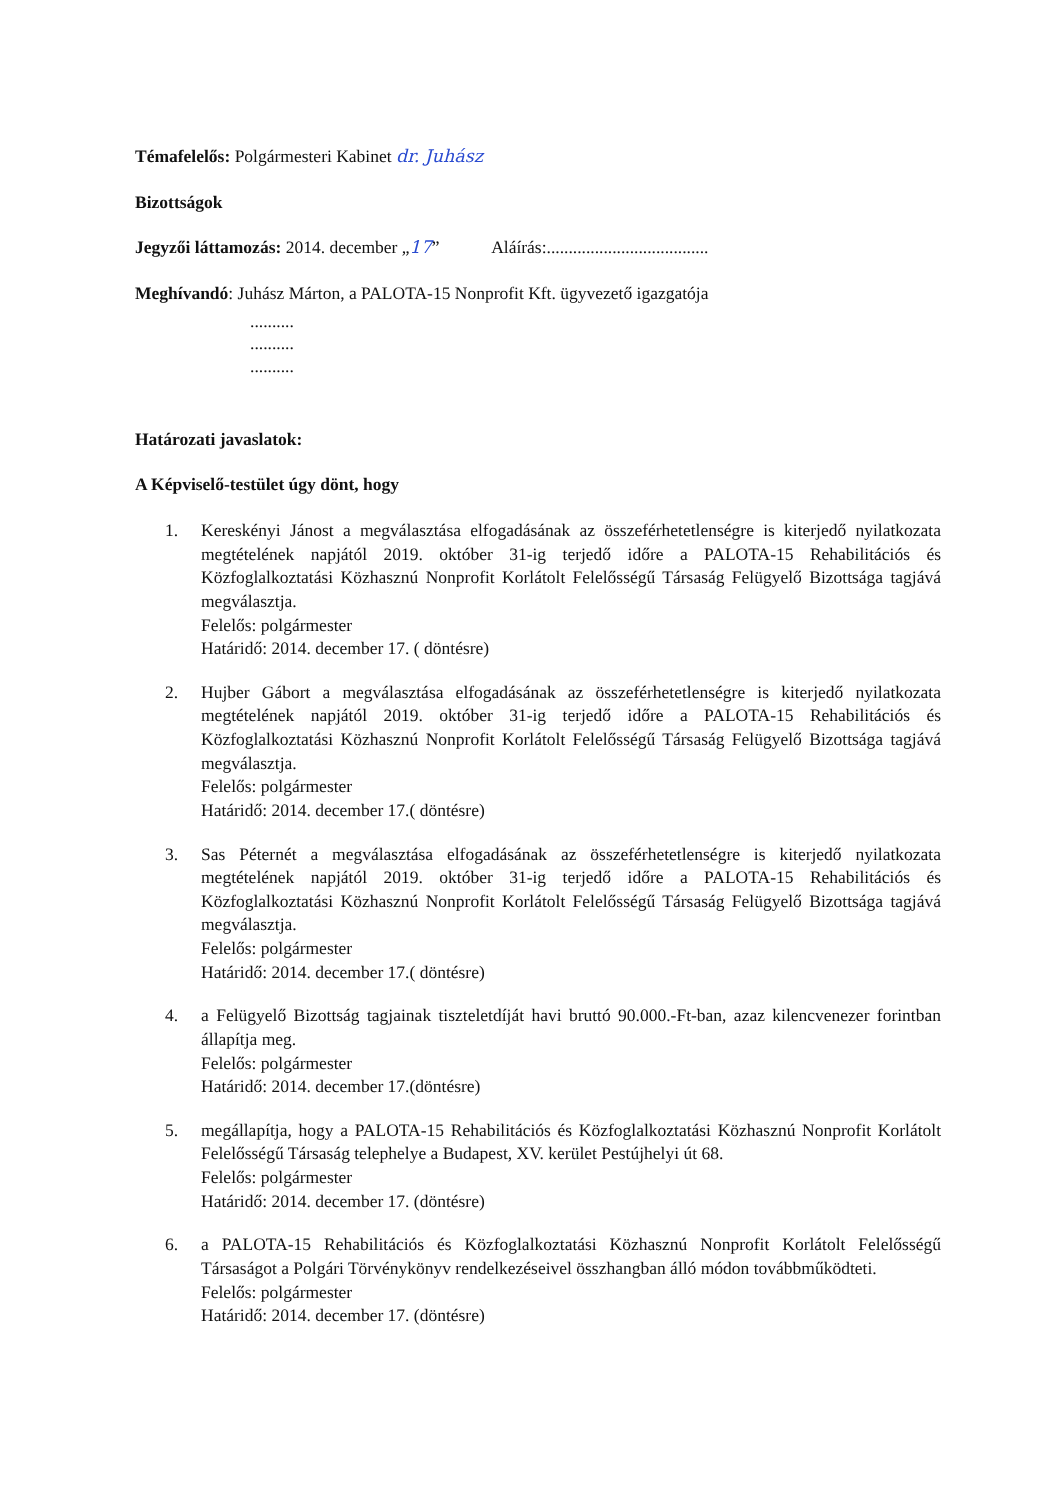Témafelelős: Polgármesteri Kabinet dr. Juhász
Bizottságok
Jegyzői láttamozás: 2014. december „17” Aláírás:.....................................
Meghívandó: Juhász Márton, a PALOTA-15 Nonprofit Kft. ügyvezető igazgatója
..........
..........
..........
Határozati javaslatok:
A Képviselő-testület úgy dönt, hogy
1. Kereskényi Jánost a megválasztása elfogadásának az összeférhetetlenségre is kiterjedő nyilatkozata megtételének napjától 2019. október 31-ig terjedő időre a PALOTA-15 Rehabilitációs és Közfoglalkoztatási Közhasznú Nonprofit Korlátolt Felelősségű Társaság Felügyelő Bizottsága tagjává megválasztja.
Felelős: polgármester
Határidő: 2014. december 17. ( döntésre)
2. Hujber Gábort a megválasztása elfogadásának az összeférhetetlenségre is kiterjedő nyilatkozata megtételének napjától 2019. október 31-ig terjedő időre a PALOTA-15 Rehabilitációs és Közfoglalkoztatási Közhasznú Nonprofit Korlátolt Felelősségű Társaság Felügyelő Bizottsága tagjává megválasztja.
Felelős: polgármester
Határidő: 2014. december 17.( döntésre)
3. Sas Péternét a megválasztása elfogadásának az összeférhetetlenségre is kiterjedő nyilatkozata megtételének napjától 2019. október 31-ig terjedő időre a PALOTA-15 Rehabilitációs és Közfoglalkoztatási Közhasznú Nonprofit Korlátolt Felelősségű Társaság Felügyelő Bizottsága tagjává megválasztja.
Felelős: polgármester
Határidő: 2014. december 17.( döntésre)
4. a Felügyelő Bizottság tagjainak tiszteletdíját havi bruttó 90.000.-Ft-ban, azaz kilencvenezer forintban állapítja meg.
Felelős: polgármester
Határidő: 2014. december 17.(döntésre)
5. megállapítja, hogy a PALOTA-15 Rehabilitációs és Közfoglalkoztatási Közhasznú Nonprofit Korlátolt Felelősségű Társaság telephelye a Budapest, XV. kerület Pestújhelyi út 68.
Felelős: polgármester
Határidő: 2014. december 17. (döntésre)
6. a PALOTA-15 Rehabilitációs és Közfoglalkoztatási Közhasznú Nonprofit Korlátolt Felelősségű Társaságot a Polgári Törvénykönyv rendelkezéseivel összhangban álló módon továbbműködteti.
Felelős: polgármester
Határidő: 2014. december 17. (döntésre)